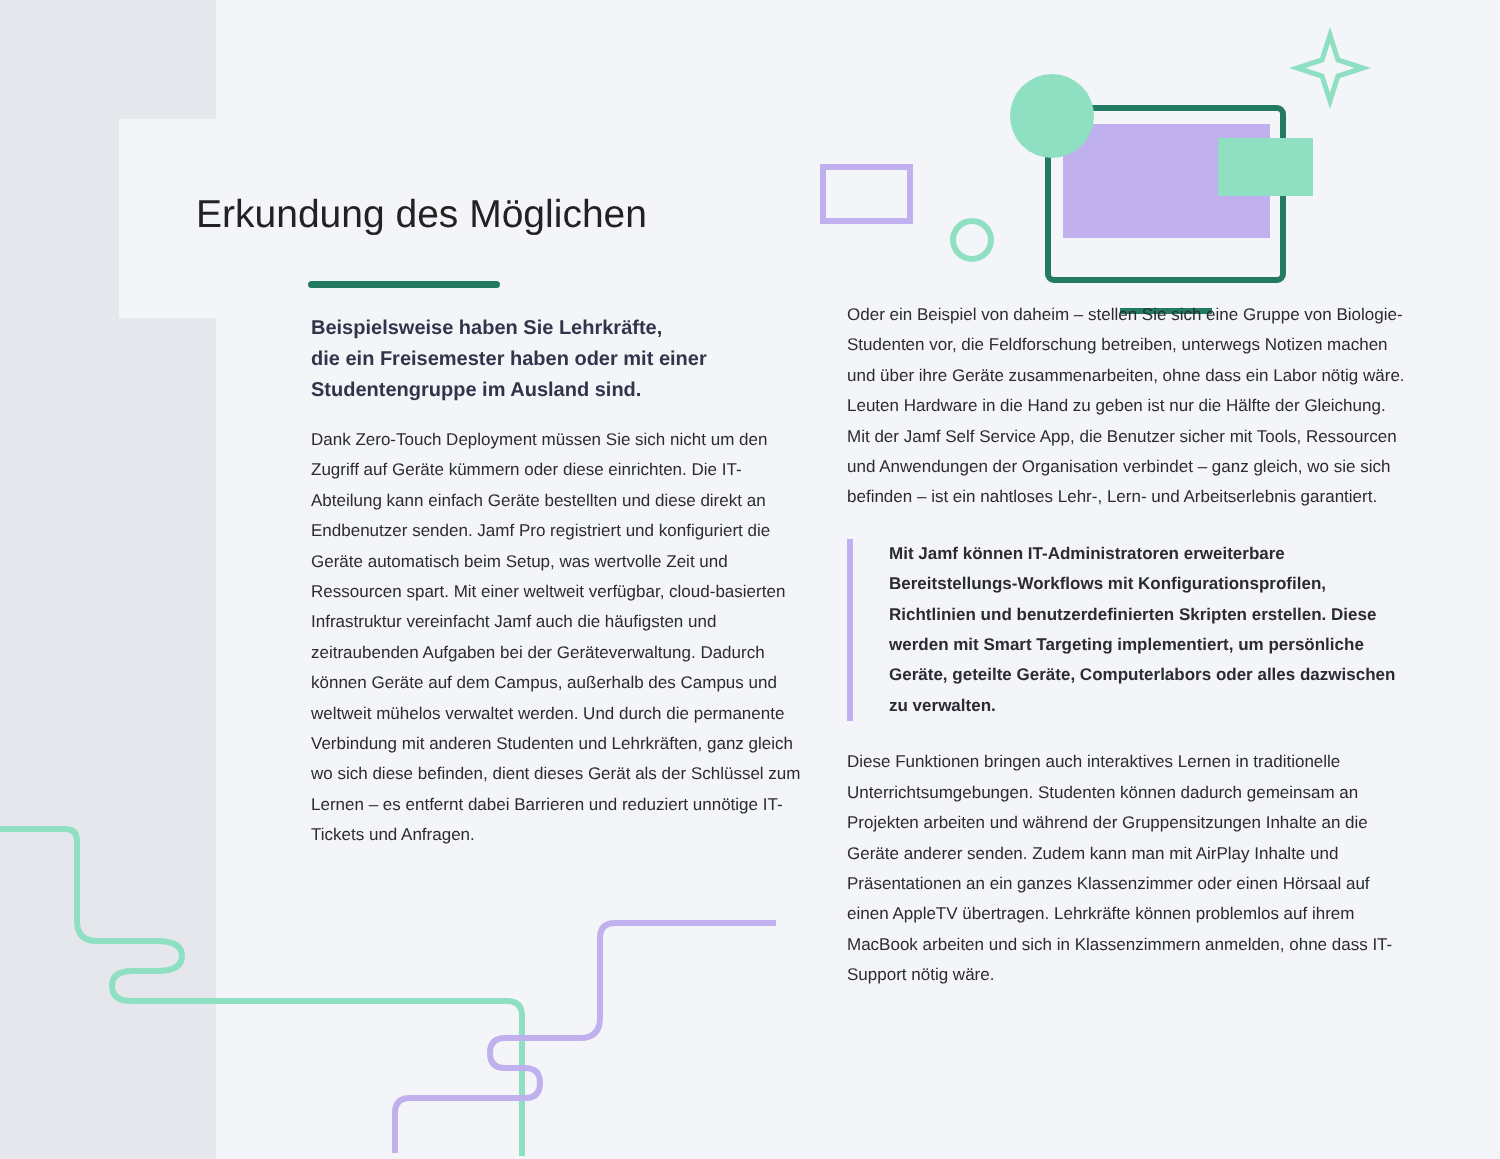Erkundung des Möglichen
Beispielsweise haben Sie Lehrkräfte,
die ein Freisemester haben oder mit einer
Studentengruppe im Ausland sind.
Dank Zero-Touch Deployment müssen Sie sich nicht um den Zugriff auf Geräte kümmern oder diese einrichten. Die IT-Abteilung kann einfach Geräte bestellten und diese direkt an Endbenutzer senden. Jamf Pro registriert und konfiguriert die Geräte automatisch beim Setup, was wertvolle Zeit und Ressourcen spart. Mit einer weltweit verfügbar, cloud-basierten Infrastruktur vereinfacht Jamf auch die häufigsten und zeitraubenden Aufgaben bei der Geräteverwaltung. Dadurch können Geräte auf dem Campus, außerhalb des Campus und weltweit mühelos verwaltet werden. Und durch die permanente Verbindung mit anderen Studenten und Lehrkräften, ganz gleich wo sich diese befinden, dient dieses Gerät als der Schlüssel zum Lernen – es entfernt dabei Barrieren und reduziert unnötige IT-Tickets und Anfragen.
Oder ein Beispiel von daheim – stellen Sie sich eine Gruppe von Biologie-Studenten vor, die Feldforschung betreiben, unterwegs Notizen machen und über ihre Geräte zusammenarbeiten, ohne dass ein Labor nötig wäre. Leuten Hardware in die Hand zu geben ist nur die Hälfte der Gleichung. Mit der Jamf Self Service App, die Benutzer sicher mit Tools, Ressourcen und Anwendungen der Organisation verbindet – ganz gleich, wo sie sich befinden – ist ein nahtloses Lehr-, Lern- und Arbeitserlebnis garantiert.
Mit Jamf können IT-Administratoren erweiterbare Bereitstellungs-Workflows mit Konfigurationsprofilen, Richtlinien und benutzerdefinierten Skripten erstellen. Diese werden mit Smart Targeting implementiert, um persönliche Geräte, geteilte Geräte, Computerlabors oder alles dazwischen zu verwalten.
Diese Funktionen bringen auch interaktives Lernen in traditionelle Unterrichtsumgebungen. Studenten können dadurch gemeinsam an Projekten arbeiten und während der Gruppensitzungen Inhalte an die Geräte anderer senden. Zudem kann man mit AirPlay Inhalte und Präsentationen an ein ganzes Klassenzimmer oder einen Hörsaal auf einen AppleTV übertragen. Lehrkräfte können problemlos auf ihrem MacBook arbeiten und sich in Klassenzimmern anmelden, ohne dass IT-Support nötig wäre.